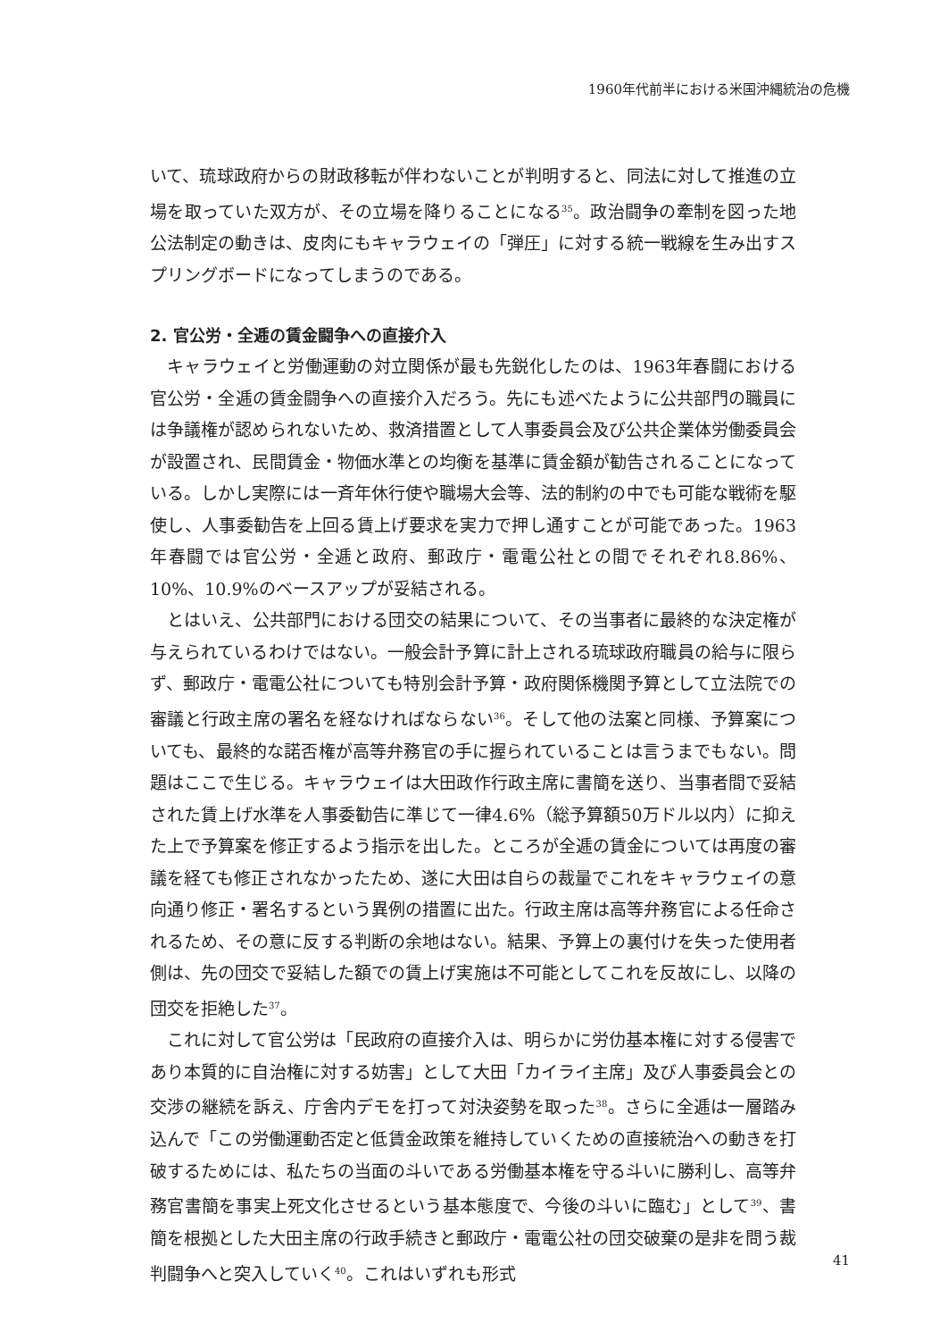1960年代前半における米国沖縄統治の危機
いて、琉球政府からの財政移転が伴わないことが判明すると、同法に対して推進の立場を取っていた双方が、その立場を降りることになる<sup>35</sup>。政治闘争の牽制を図った地公法制定の動きは、皮肉にもキャラウェイの「弾圧」に対する統一戦線を生み出すスプリングボードになってしまうのである。
2. 官公労・全逓の賃金闘争への直接介入
キャラウェイと労働運動の対立関係が最も先鋭化したのは、1963年春闘における官公労・全逓の賃金闘争への直接介入だろう。先にも述べたように公共部門の職員には争議権が認められないため、救済措置として人事委員会及び公共企業体労働委員会が設置され、民間賃金・物価水準との均衡を基準に賃金額が勧告されることになっている。しかし実際には一斉年休行使や職場大会等、法的制約の中でも可能な戦術を駆使し、人事委勧告を上回る賃上げ要求を実力で押し通すことが可能であった。1963年春闘では官公労・全逓と政府、郵政庁・電電公社との間でそれぞれ8.86%、10%、10.9%のベースアップが妥結される。
とはいえ、公共部門における団交の結果について、その当事者に最終的な決定権が与えられているわけではない。一般会計予算に計上される琉球政府職員の給与に限らず、郵政庁・電電公社についても特別会計予算・政府関係機関予算として立法院での審議と行政主席の署名を経なければならない<sup>36</sup>。そして他の法案と同様、予算案についても、最終的な諾否権が高等弁務官の手に握られていることは言うまでもない。問題はここで生じる。キャラウェイは大田政作行政主席に書簡を送り、当事者間で妥結された賃上げ水準を人事委勧告に準じて一律4.6%（総予算額50万ドル以内）に抑えた上で予算案を修正するよう指示を出した。ところが全逓の賃金については再度の審議を経ても修正されなかったため、遂に大田は自らの裁量でこれをキャラウェイの意向通り修正・署名するという異例の措置に出た。行政主席は高等弁務官による任命されるため、その意に反する判断の余地はない。結果、予算上の裏付けを失った使用者側は、先の団交で妥結した額での賃上げ実施は不可能としてこれを反故にし、以降の団交を拒絶した<sup>37</sup>。
これに対して官公労は「民政府の直接介入は、明らかに労仂基本権に対する侵害であり本質的に自治権に対する妨害」として大田「カイライ主席」及び人事委員会との交渉の継続を訴え、庁舎内デモを打って対決姿勢を取った<sup>38</sup>。さらに全逓は一層踏み込んで「この労働運動否定と低賃金政策を維持していくための直接統治への動きを打破するためには、私たちの当面の斗いである労働基本権を守る斗いに勝利し、高等弁務官書簡を事実上死文化させるという基本態度で、今後の斗いに臨む」として<sup>39</sup>、書簡を根拠とした大田主席の行政手続きと郵政庁・電電公社の団交破棄の是非を問う裁判闘争へと突入していく<sup>40</sup>。これはいずれも形式
41